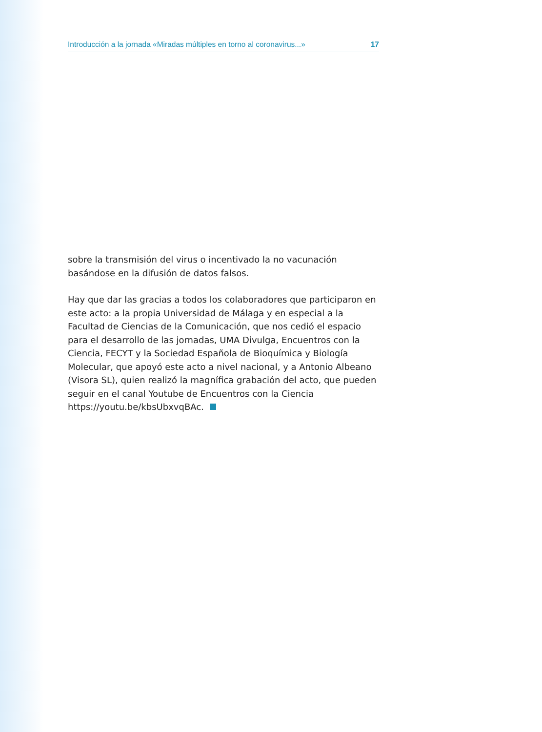Introducción a la jornada «Miradas múltiples en torno al coronavirus...» 17
sobre la transmisión del virus o incentivado la no vacunación basándose en la difusión de datos falsos.
Hay que dar las gracias a todos los colaboradores que participaron en este acto: a la propia Universidad de Málaga y en especial a la Facultad de Ciencias de la Comunicación, que nos cedió el espacio para el desarrollo de las jornadas, UMA Divulga, Encuentros con la Ciencia, FECYT y la Sociedad Española de Bioquímica y Biología Molecular, que apoyó este acto a nivel nacional, y a Antonio Albeano (Visora SL), quien realizó la magnífica grabación del acto, que pueden seguir en el canal Youtube de Encuentros con la Ciencia https://youtu.be/kbsUbxvqBAc.